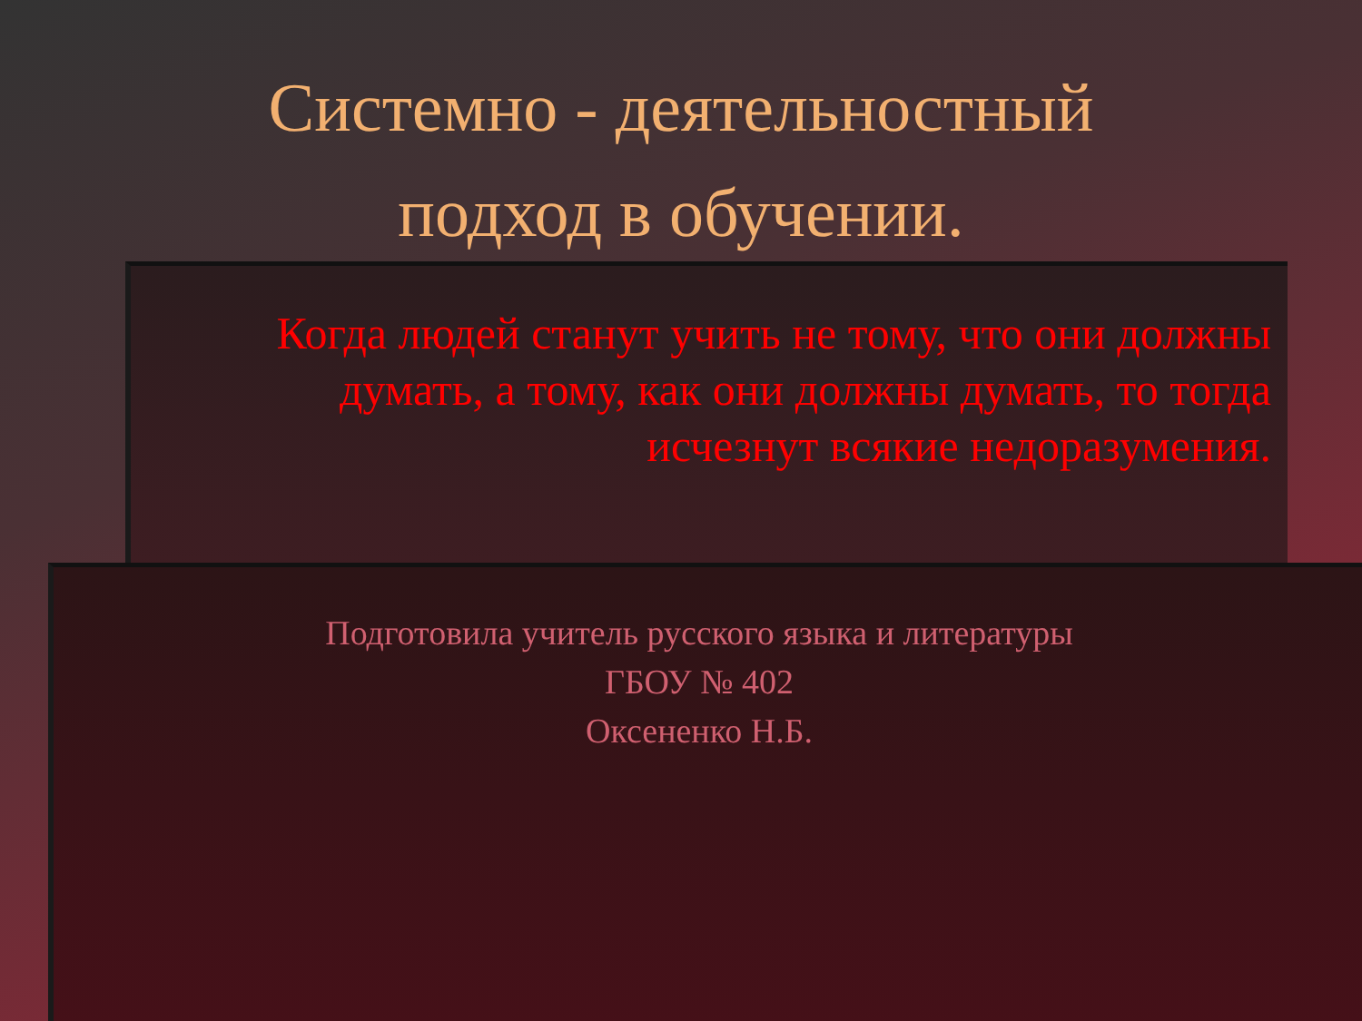Системно - деятельностный
подход в обучении.
Когда людей станут учить не тому, что они должны думать, а тому, как они должны думать, то тогда исчезнут всякие недоразумения.
Подготовила учитель русского языка и литературы
ГБОУ № 402
Оксененко Н.Б.